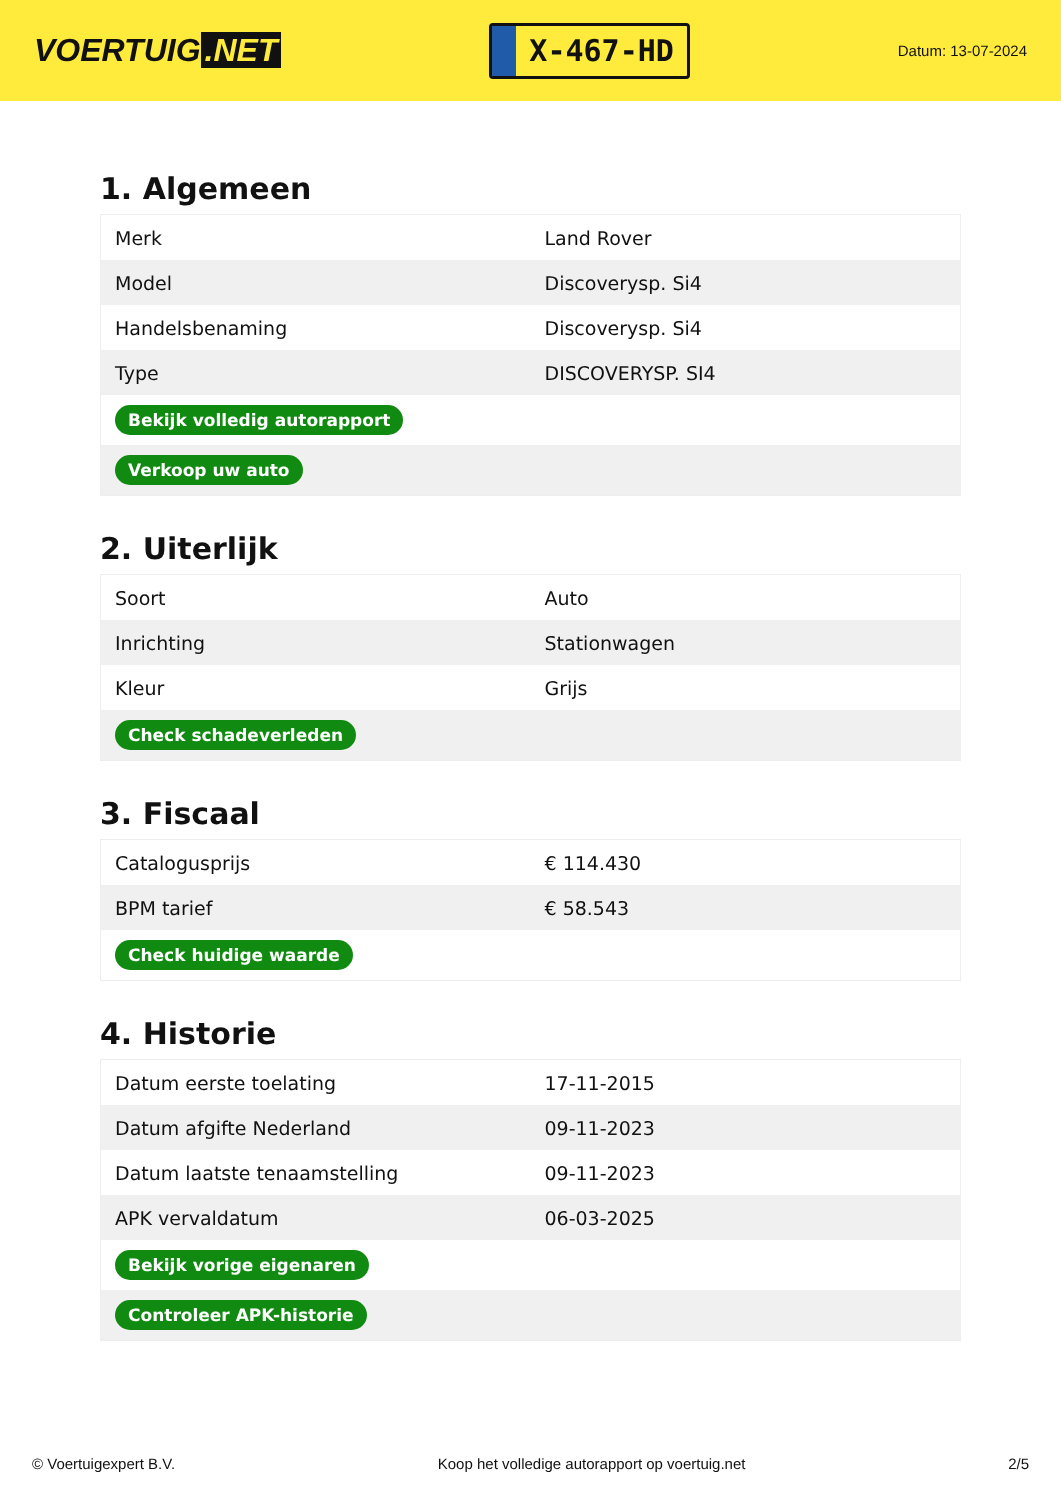VOERTUIG.NET
X-467-HD
Datum: 13-07-2024
1. Algemeen
| Merk | Land Rover |
| Model | Discoverysp. Si4 |
| Handelsbenaming | Discoverysp. Si4 |
| Type | DISCOVERYSP. SI4 |
| Bekijk volledig autorapport | |
| Verkoop uw auto | |
2. Uiterlijk
| Soort | Auto |
| Inrichting | Stationwagen |
| Kleur | Grijs |
| Check schadeverleden | |
3. Fiscaal
| Catalogusprijs | € 114.430 |
| BPM tarief | € 58.543 |
| Check huidige waarde | |
4. Historie
| Datum eerste toelating | 17-11-2015 |
| Datum afgifte Nederland | 09-11-2023 |
| Datum laatste tenaamstelling | 09-11-2023 |
| APK vervaldatum | 06-03-2025 |
| Bekijk vorige eigenaren | |
| Controleer APK-historie | |
© Voertuigexpert B.V. Koop het volledige autorapport op voertuig.net 2/5